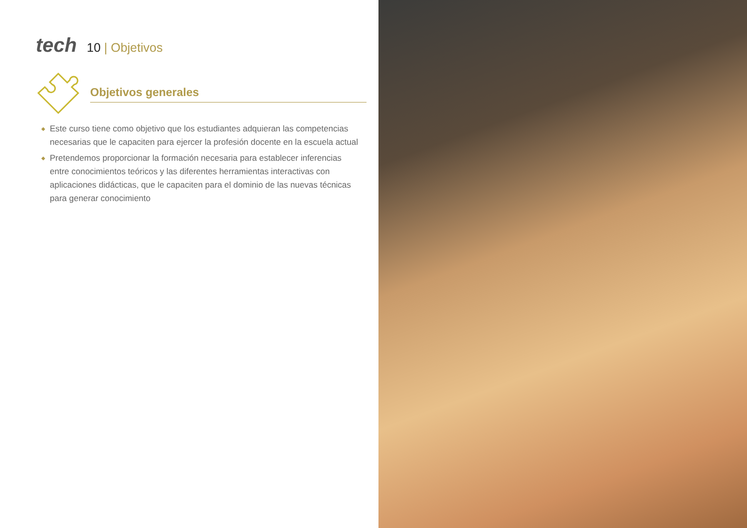tech
10 | Objetivos
Objetivos generales
◆ Este curso tiene como objetivo que los estudiantes adquieran las competencias necesarias que le capaciten para ejercer la profesión docente en la escuela actual
◆ Pretendemos proporcionar la formación necesaria para establecer inferencias
entre conocimientos teóricos y las diferentes herramientas interactivas con
aplicaciones didácticas, que le capaciten para el dominio de las nuevas técnicas
para generar conocimiento